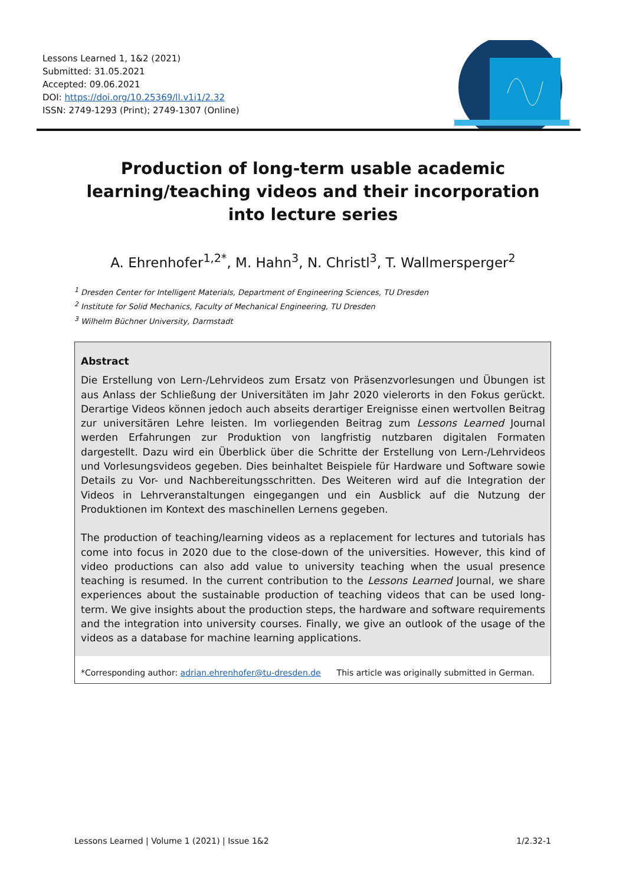Lessons Learned 1, 1&2 (2021)
Submitted: 31.05.2021
Accepted: 09.06.2021
DOI: https://doi.org/10.25369/ll.v1i1/2.32
ISSN: 2749-1293 (Print); 2749-1307 (Online)
Production of long-term usable academic
learning/teaching videos and their incorporation
into lecture series
A. Ehrenhofer<sup>1,2*</sup>, M. Hahn<sup>3</sup>, N. Christl<sup>3</sup>, T. Wallmersperger<sup>2</sup>
<sup>1</sup> Dresden Center for Intelligent Materials, Department of Engineering Sciences, TU Dresden
<sup>2</sup> Institute for Solid Mechanics, Faculty of Mechanical Engineering, TU Dresden
<sup>3</sup> Wilhelm Büchner University, Darmstadt
Abstract
Die Erstellung von Lern-/Lehrvideos zum Ersatz von Präsenzvorlesungen und Übungen ist aus Anlass der Schließung der Universitäten im Jahr 2020 vielerorts in den Fokus gerückt. Derartige Videos können jedoch auch abseits derartiger Ereignisse einen wertvollen Beitrag zur universitären Lehre leisten. Im vorliegenden Beitrag zum Lessons Learned Journal werden Erfahrungen zur Produktion von langfristig nutzbaren digitalen Formaten dargestellt. Dazu wird ein Überblick über die Schritte der Erstellung von Lern-/Lehrvideos und Vorlesungsvideos gegeben. Dies beinhaltet Beispiele für Hardware und Software sowie Details zu Vor- und Nachbereitungsschritten. Des Weiteren wird auf die Integration der Videos in Lehrveranstaltungen eingegangen und ein Ausblick auf die Nutzung der Produktionen im Kontext des maschinellen Lernens gegeben.
The production of teaching/learning videos as a replacement for lectures and tutorials has come into focus in 2020 due to the close-down of the universities. However, this kind of video productions can also add value to university teaching when the usual presence teaching is resumed. In the current contribution to the Lessons Learned Journal, we share experiences about the sustainable production of teaching videos that can be used long-term. We give insights about the production steps, the hardware and software requirements and the integration into university courses. Finally, we give an outlook of the usage of the videos as a database for machine learning applications.
*Corresponding author: adrian.ehrenhofer@tu-dresden.de This article was originally submitted in German.
Lessons Learned | Volume 1 (2021) | Issue 1&2 1/2.32-1